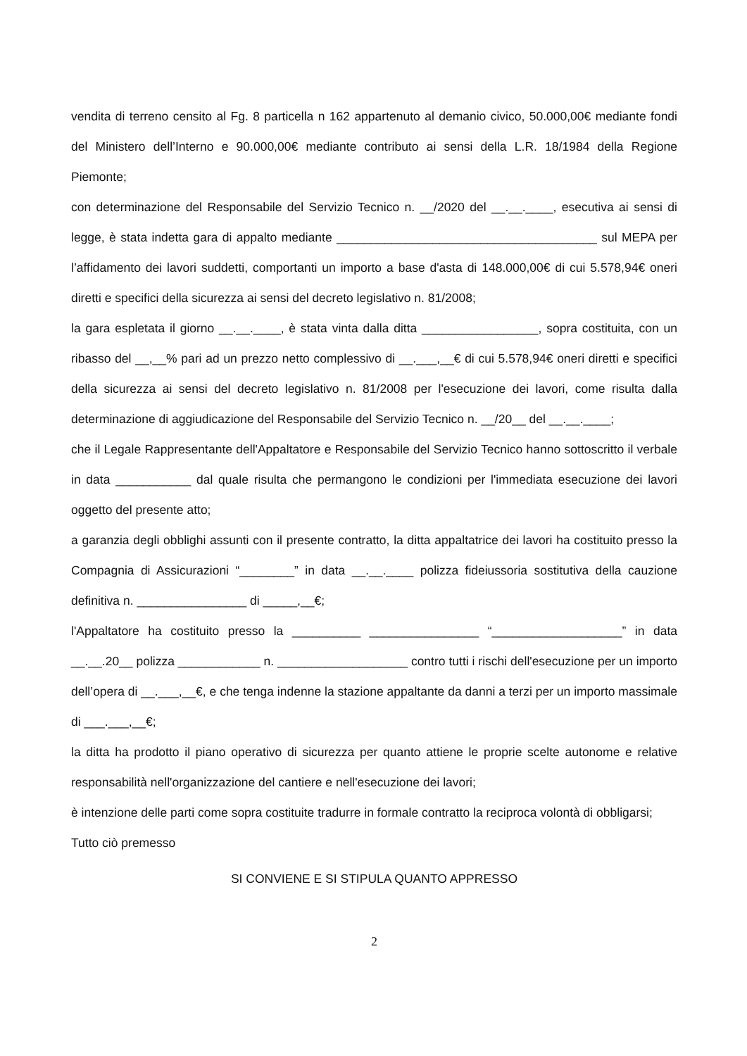vendita di terreno censito al Fg. 8 particella n 162 appartenuto al demanio civico, 50.000,00€ mediante fondi del Ministero dell’Interno e 90.000,00€ mediante contributo ai sensi della L.R. 18/1984 della Regione Piemonte;
con determinazione del Responsabile del Servizio Tecnico n. __/2020 del __.__.____, esecutiva ai sensi di legge, è stata indetta gara di appalto mediante ______________________________________ sul MEPA per l’affidamento dei lavori suddetti, comportanti un importo a base d'asta di 148.000,00€ di cui 5.578,94€ oneri diretti e specifici della sicurezza ai sensi del decreto legislativo n. 81/2008;
la gara espletata il giorno __.__.____, è stata vinta dalla ditta _________________, sopra costituita, con un ribasso del __,__% pari ad un prezzo netto complessivo di __.___,__€ di cui 5.578,94€ oneri diretti e specifici della sicurezza ai sensi del decreto legislativo n. 81/2008 per l'esecuzione dei lavori, come risulta dalla determinazione di aggiudicazione del Responsabile del Servizio Tecnico n. __/20__ del __.__.____;
che il Legale Rappresentante dell'Appaltatore e Responsabile del Servizio Tecnico hanno sottoscritto il verbale in data ___________ dal quale risulta che permangono le condizioni per l'immediata esecuzione dei lavori oggetto del presente atto;
a garanzia degli obblighi assunti con il presente contratto, la ditta appaltatrice dei lavori ha costituito presso la Compagnia di Assicurazioni “________” in data __.__.____ polizza fideiussoria sostitutiva della cauzione definitiva n. ________________ di _____,__€;
l'Appaltatore ha costituito presso la __________ ________________ “___________________” in data __.__.20__ polizza ____________ n. ___________________ contro tutti i rischi dell'esecuzione per un importo dell’opera di __.___,__€, e che tenga indenne la stazione appaltante da danni a terzi per un importo massimale di ___.___,__€;
la ditta ha prodotto il piano operativo di sicurezza per quanto attiene le proprie scelte autonome e relative responsabilità nell'organizzazione del cantiere e nell'esecuzione dei lavori;
è intenzione delle parti come sopra costituite tradurre in formale contratto la reciproca volontà di obbligarsi;
Tutto ciò premesso
SI CONVIENE E SI STIPULA QUANTO APPRESSO
2